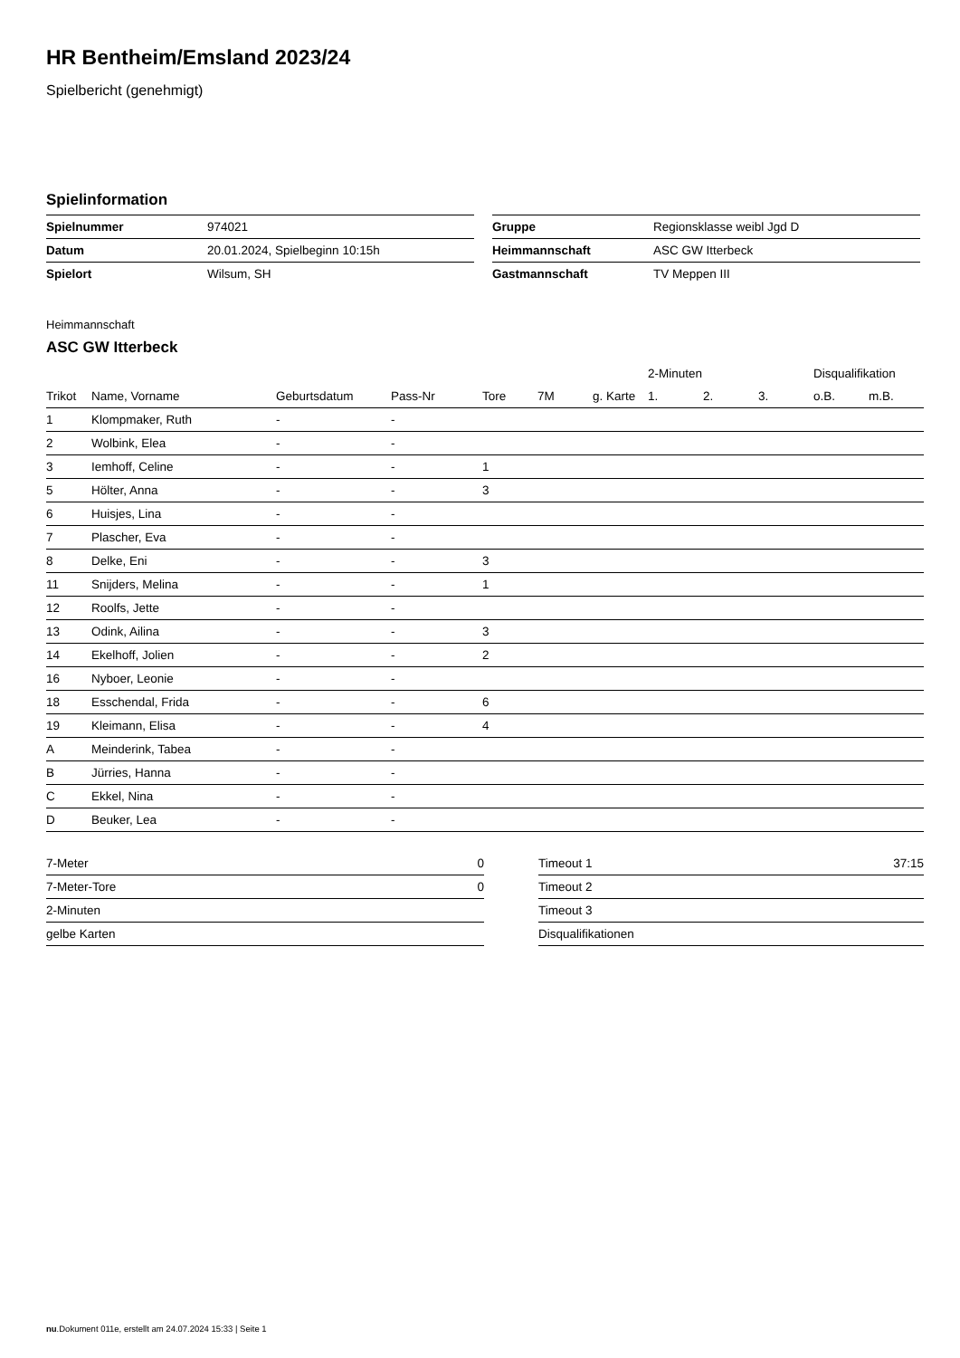HR Bentheim/Emsland 2023/24
Spielbericht (genehmigt)
Spielinformation
| Spielnummer | 974021 |
| Datum | 20.01.2024, Spielbeginn 10:15h |
| Spielort | Wilsum, SH |
| Gruppe | Regionsklasse weibl Jgd D |
| Heimmannschaft | ASC GW Itterbeck |
| Gastmannschaft | TV Meppen III |
Heimmannschaft
ASC GW Itterbeck
| | | | | | | | 2-Minuten | | | Disqualifikation | |
| --- | --- | --- | --- | --- | --- | --- | --- | --- | --- | --- | --- |
| Trikot | Name, Vorname | Geburtsdatum | Pass-Nr | Tore | 7M | g. Karte | 1. | 2. | 3. | o.B. | m.B. |
| 1 | Klompmaker, Ruth | - | - | | | | | | | | |
| 2 | Wolbink, Elea | - | - | | | | | | | | |
| 3 | Iemhoff, Celine | - | - | 1 | | | | | | | |
| 5 | Hölter, Anna | - | - | 3 | | | | | | | |
| 6 | Huisjes, Lina | - | - | | | | | | | | |
| 7 | Plascher, Eva | - | - | | | | | | | | |
| 8 | Delke, Eni | - | - | 3 | | | | | | | |
| 11 | Snijders, Melina | - | - | 1 | | | | | | | |
| 12 | Roolfs, Jette | - | - | | | | | | | | |
| 13 | Odink, Ailina | - | - | 3 | | | | | | | |
| 14 | Ekelhoff, Jolien | - | - | 2 | | | | | | | |
| 16 | Nyboer, Leonie | - | - | | | | | | | | |
| 18 | Esschendal, Frida | - | - | 6 | | | | | | | |
| 19 | Kleimann, Elisa | - | - | 4 | | | | | | | |
| A | Meinderink, Tabea | - | - | | | | | | | | |
| B | Jürries, Hanna | - | - | | | | | | | | |
| C | Ekkel, Nina | - | - | | | | | | | | |
| D | Beuker, Lea | - | - | | | | | | | | |
| 7-Meter | 0 |
| 7-Meter-Tore | 0 |
| 2-Minuten | |
| gelbe Karten | |
| Timeout 1 | 37:15 |
| Timeout 2 | |
| Timeout 3 | |
| Disqualifikationen | |
nu.Dokument 011e, erstellt am 24.07.2024 15:33 | Seite 1